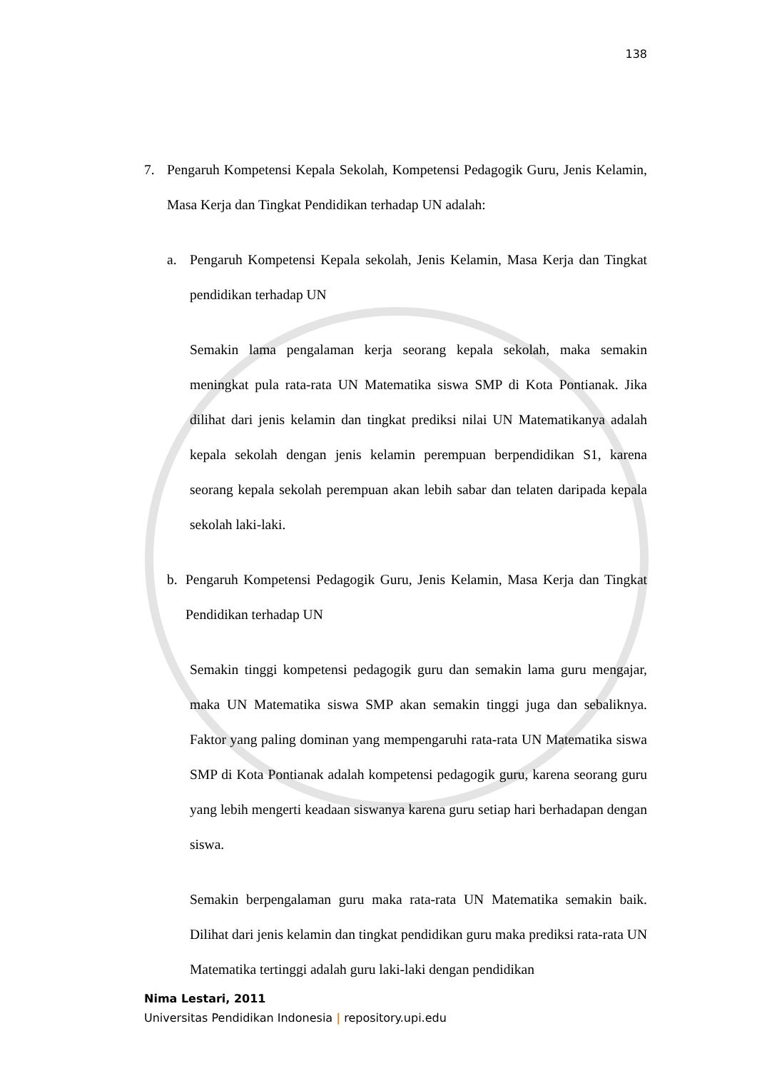138
7. Pengaruh Kompetensi Kepala Sekolah, Kompetensi Pedagogik Guru, Jenis Kelamin, Masa Kerja dan Tingkat Pendidikan terhadap UN adalah:
a. Pengaruh Kompetensi Kepala sekolah, Jenis Kelamin, Masa Kerja dan Tingkat pendidikan terhadap UN
Semakin lama pengalaman kerja seorang kepala sekolah, maka semakin meningkat pula rata-rata UN Matematika siswa SMP di Kota Pontianak. Jika dilihat dari jenis kelamin dan tingkat prediksi nilai UN Matematikanya adalah kepala sekolah dengan jenis kelamin perempuan berpendidikan S1, karena seorang kepala sekolah perempuan akan lebih sabar dan telaten daripada kepala sekolah laki-laki.
b. Pengaruh Kompetensi Pedagogik Guru, Jenis Kelamin, Masa Kerja dan Tingkat Pendidikan terhadap UN
Semakin tinggi kompetensi pedagogik guru dan semakin lama guru mengajar, maka UN Matematika siswa SMP akan semakin tinggi juga dan sebaliknya. Faktor yang paling dominan yang mempengaruhi rata-rata UN Matematika siswa SMP di Kota Pontianak adalah kompetensi pedagogik guru, karena seorang guru yang lebih mengerti keadaan siswanya karena guru setiap hari berhadapan dengan siswa.
Semakin berpengalaman guru maka rata-rata UN Matematika semakin baik. Dilihat dari jenis kelamin dan tingkat pendidikan guru maka prediksi rata-rata UN Matematika tertinggi adalah guru laki-laki dengan pendidikan
Nima Lestari, 2011
Universitas Pendidikan Indonesia | repository.upi.edu